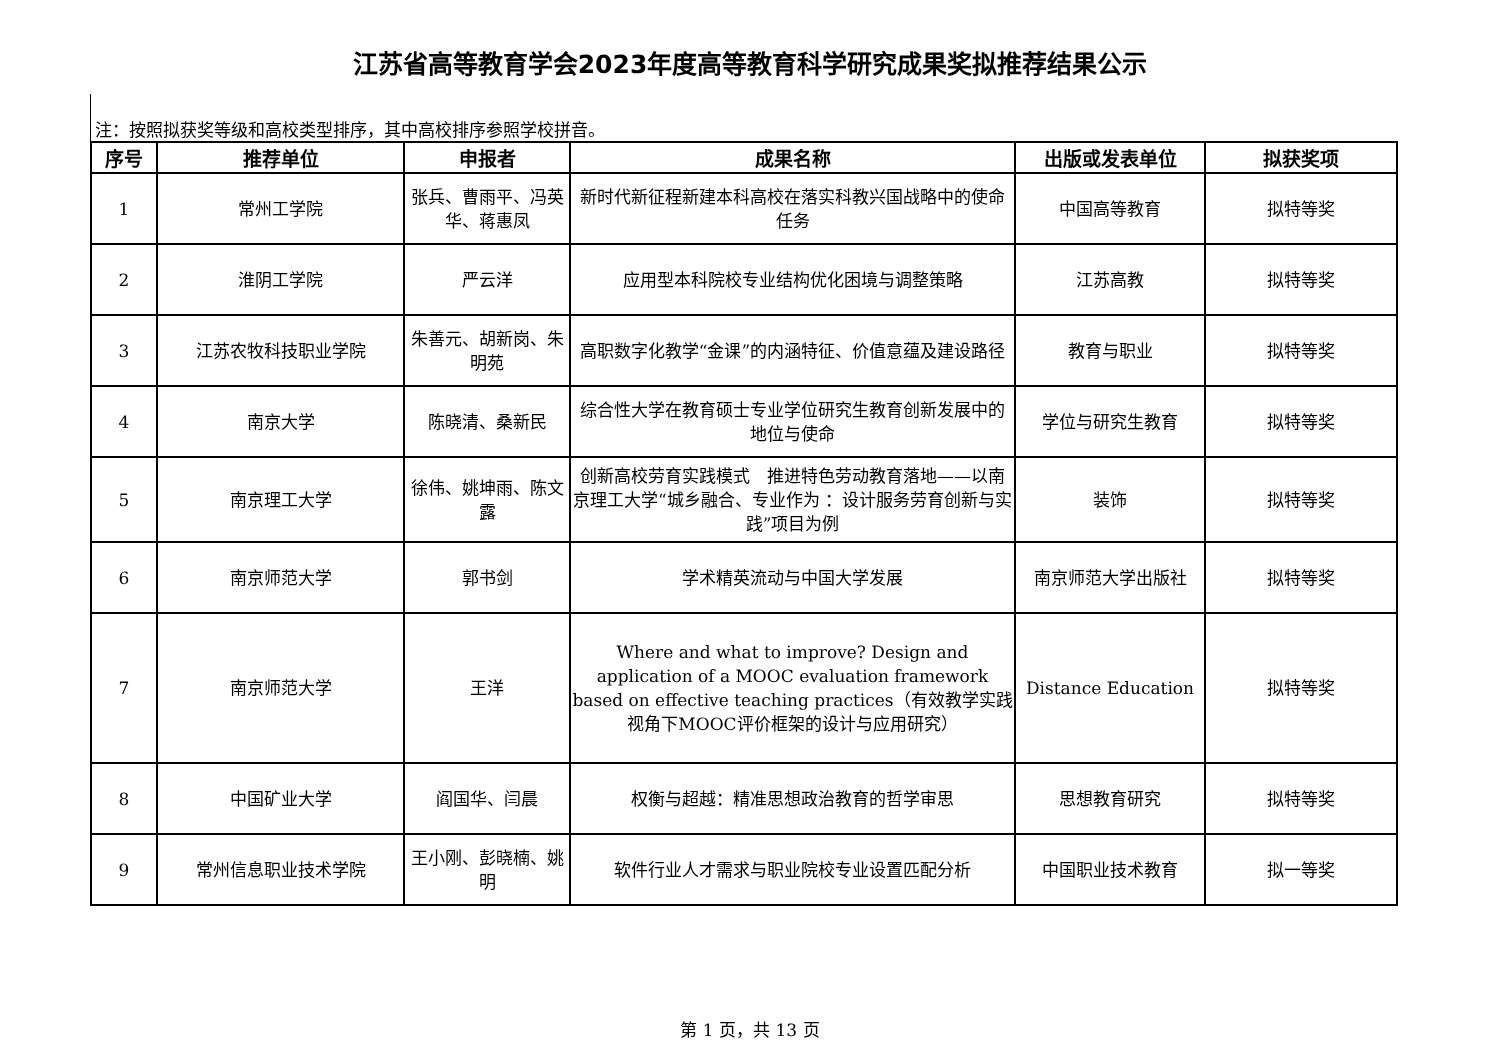江苏省高等教育学会2023年度高等教育科学研究成果奖拟推荐结果公示
注：按照拟获奖等级和高校类型排序，其中高校排序参照学校拼音。
| 序号 | 推荐单位 | 申报者 | 成果名称 | 出版或发表单位 | 拟获奖项 |
| --- | --- | --- | --- | --- | --- |
| 1 | 常州工学院 | 张兵、曹雨平、冯英华、蒋惠凤 | 新时代新征程新建本科高校在落实科教兴国战略中的使命任务 | 中国高等教育 | 拟特等奖 |
| 2 | 淮阴工学院 | 严云洋 | 应用型本科院校专业结构优化困境与调整策略 | 江苏高教 | 拟特等奖 |
| 3 | 江苏农牧科技职业学院 | 朱善元、胡新岗、朱明苑 | 高职数字化教学“金课”的内涵特征、价值意蕴及建设路径 | 教育与职业 | 拟特等奖 |
| 4 | 南京大学 | 陈晓清、桑新民 | 综合性大学在教育硕士专业学位研究生教育创新发展中的地位与使命 | 学位与研究生教育 | 拟特等奖 |
| 5 | 南京理工大学 | 徐伟、姚坤雨、陈文露 | 创新高校劳育实践模式 推进特色劳动教育落地——以南京理工大学“城乡融合、专业作为 ：设计服务劳育创新与实践”项目为例 | 装饰 | 拟特等奖 |
| 6 | 南京师范大学 | 郭书剑 | 学术精英流动与中国大学发展 | 南京师范大学出版社 | 拟特等奖 |
| 7 | 南京师范大学 | 王洋 | Where and what to improve? Design and application of a MOOC evaluation framework based on effective teaching practices（有效教学实践视角下MOOC评价框架的设计与应用研究） | Distance Education | 拟特等奖 |
| 8 | 中国矿业大学 | 阎国华、闫晨 | 权衡与超越：精准思想政治教育的哲学审思 | 思想教育研究 | 拟特等奖 |
| 9 | 常州信息职业技术学院 | 王小刚、彭晓楠、姚明 | 软件行业人才需求与职业院校专业设置匹配分析 | 中国职业技术教育 | 拟一等奖 |
第 1 页，共 13 页